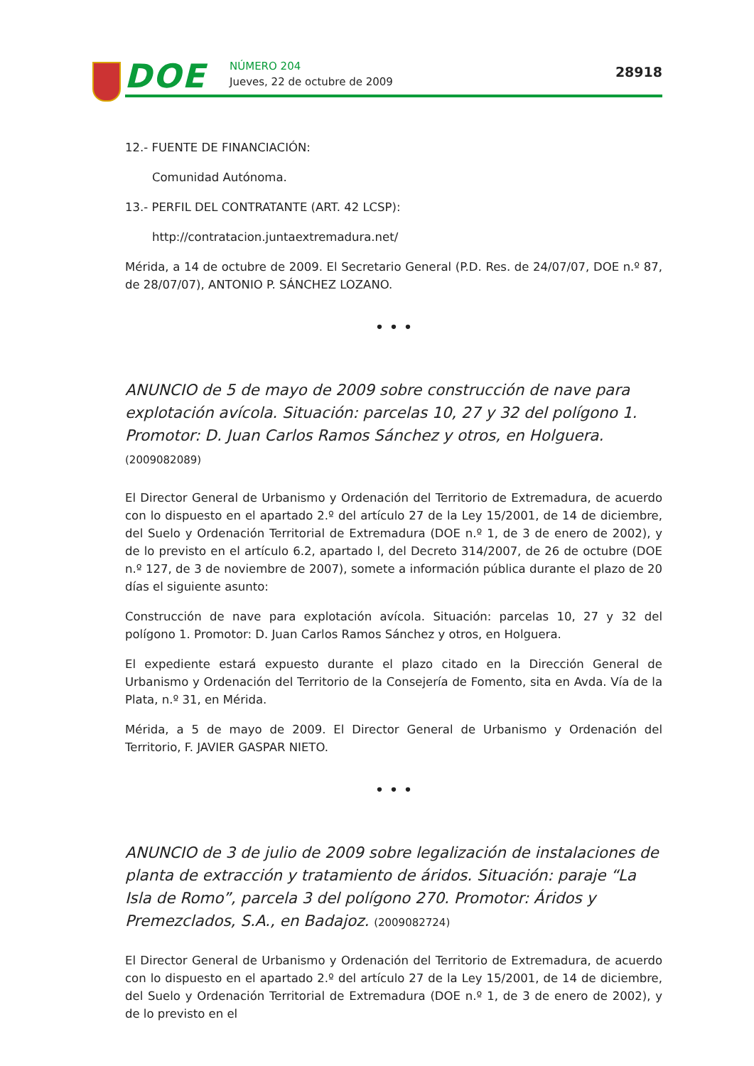DOE NÚMERO 204
Jueves, 22 de octubre de 2009
28918
12.- FUENTE DE FINANCIACIÓN:
Comunidad Autónoma.
13.- PERFIL DEL CONTRATANTE (ART. 42 LCSP):
http://contratacion.juntaextremadura.net/
Mérida, a 14 de octubre de 2009. El Secretario General (P.D. Res. de 24/07/07, DOE n.º 87, de 28/07/07), ANTONIO P. SÁNCHEZ LOZANO.
• • •
ANUNCIO de 5 de mayo de 2009 sobre construcción de nave para explotación avícola. Situación: parcelas 10, 27 y 32 del polígono 1. Promotor: D. Juan Carlos Ramos Sánchez y otros, en Holguera. (2009082089)
El Director General de Urbanismo y Ordenación del Territorio de Extremadura, de acuerdo con lo dispuesto en el apartado 2.º del artículo 27 de la Ley 15/2001, de 14 de diciembre, del Suelo y Ordenación Territorial de Extremadura (DOE n.º 1, de 3 de enero de 2002), y de lo previsto en el artículo 6.2, apartado l, del Decreto 314/2007, de 26 de octubre (DOE n.º 127, de 3 de noviembre de 2007), somete a información pública durante el plazo de 20 días el siguiente asunto:
Construcción de nave para explotación avícola. Situación: parcelas 10, 27 y 32 del polígono 1. Promotor: D. Juan Carlos Ramos Sánchez y otros, en Holguera.
El expediente estará expuesto durante el plazo citado en la Dirección General de Urbanismo y Ordenación del Territorio de la Consejería de Fomento, sita en Avda. Vía de la Plata, n.º 31, en Mérida.
Mérida, a 5 de mayo de 2009. El Director General de Urbanismo y Ordenación del Territorio, F. JAVIER GASPAR NIETO.
• • •
ANUNCIO de 3 de julio de 2009 sobre legalización de instalaciones de planta de extracción y tratamiento de áridos. Situación: paraje “La Isla de Romo”, parcela 3 del polígono 270. Promotor: Áridos y Premezclados, S.A., en Badajoz. (2009082724)
El Director General de Urbanismo y Ordenación del Territorio de Extremadura, de acuerdo con lo dispuesto en el apartado 2.º del artículo 27 de la Ley 15/2001, de 14 de diciembre, del Suelo y Ordenación Territorial de Extremadura (DOE n.º 1, de 3 de enero de 2002), y de lo previsto en el